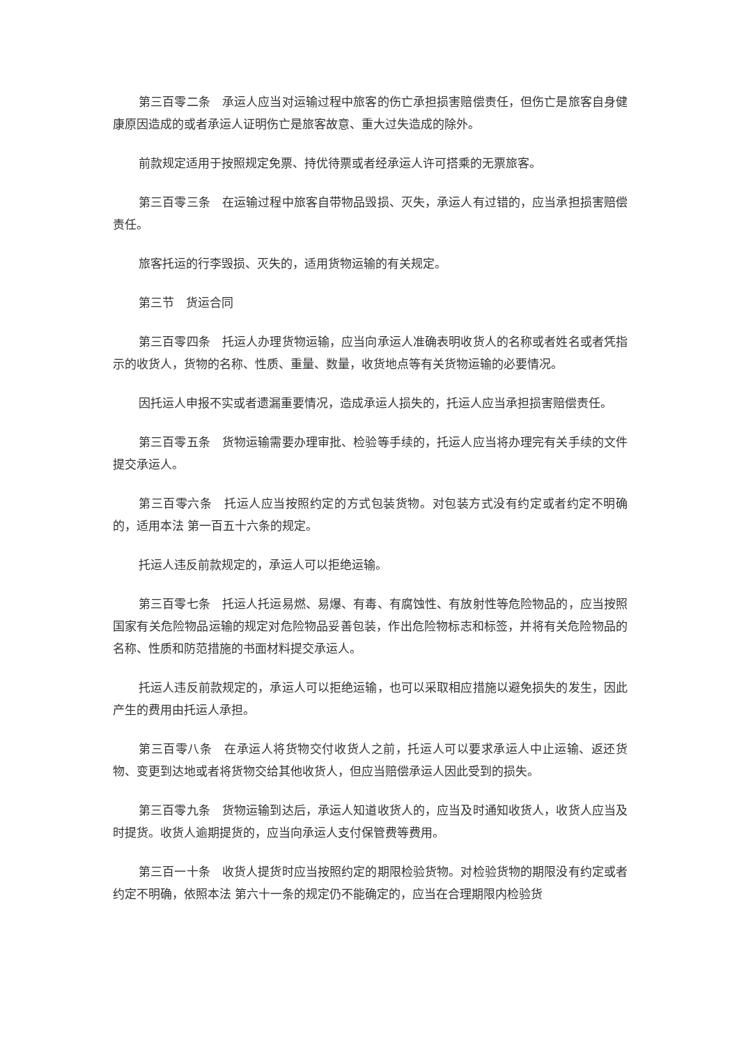第三百零二条　承运人应当对运输过程中旅客的伤亡承担损害赔偿责任，但伤亡是旅客自身健康原因造成的或者承运人证明伤亡是旅客故意、重大过失造成的除外。
前款规定适用于按照规定免票、持优待票或者经承运人许可搭乘的无票旅客。
第三百零三条　在运输过程中旅客自带物品毁损、灭失，承运人有过错的，应当承担损害赔偿责任。
旅客托运的行李毁损、灭失的，适用货物运输的有关规定。
第三节　货运合同
第三百零四条　托运人办理货物运输，应当向承运人准确表明收货人的名称或者姓名或者凭指示的收货人，货物的名称、性质、重量、数量，收货地点等有关货物运输的必要情况。
因托运人申报不实或者遗漏重要情况，造成承运人损失的，托运人应当承担损害赔偿责任。
第三百零五条　货物运输需要办理审批、检验等手续的，托运人应当将办理完有关手续的文件提交承运人。
第三百零六条　托运人应当按照约定的方式包装货物。对包装方式没有约定或者约定不明确的，适用本法 第一百五十六条的规定。
托运人违反前款规定的，承运人可以拒绝运输。
第三百零七条　托运人托运易燃、易爆、有毒、有腐蚀性、有放射性等危险物品的，应当按照国家有关危险物品运输的规定对危险物品妥善包装，作出危险物标志和标签，并将有关危险物品的名称、性质和防范措施的书面材料提交承运人。
托运人违反前款规定的，承运人可以拒绝运输，也可以采取相应措施以避免损失的发生，因此产生的费用由托运人承担。
第三百零八条　在承运人将货物交付收货人之前，托运人可以要求承运人中止运输、返还货物、变更到达地或者将货物交给其他收货人，但应当赔偿承运人因此受到的损失。
第三百零九条　货物运输到达后，承运人知道收货人的，应当及时通知收货人，收货人应当及时提货。收货人逾期提货的，应当向承运人支付保管费等费用。
第三百一十条　收货人提货时应当按照约定的期限检验货物。对检验货物的期限没有约定或者约定不明确，依照本法 第六十一条的规定仍不能确定的，应当在合理期限内检验货